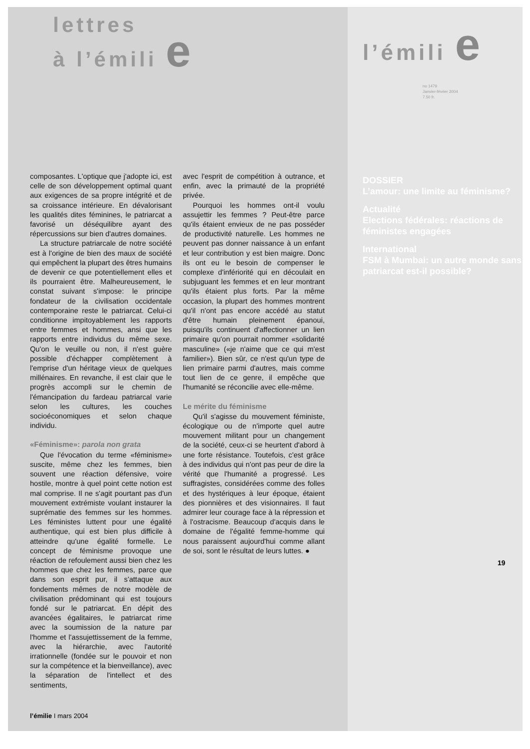lettres
à l’émili e
composantes. L'optique que j'adopte ici, est celle de son développement optimal quant aux exigences de sa propre intégrité et de sa croissance intérieure. En dévalorisant les qualités dites féminines, le patriarcat a favorisé un déséquilibre ayant des répercussions sur bien d'autres domaines.
La structure patriarcale de notre société est à l'origine de bien des maux de société qui empêchent la plupart des êtres humains de devenir ce que potentiellement elles et ils pourraient être. Malheureusement, le constat suivant s'impose: le principe fondateur de la civilisation occidentale contemporaine reste le patriarcat. Celui-ci conditionne impitoyablement les rapports entre femmes et hommes, ansi que les rapports entre individus du même sexe. Qu'on le veuille ou non, il n'est guère possible d'échapper complètement à l'emprise d'un héritage vieux de quelques millénaires. En revanche, il est clair que le progrès accompli sur le chemin de l'émancipation du fardeau patriarcal varie selon les cultures, les couches socioéconomiques et selon chaque individu.
«Féminisme»: parola non grata
Que l'évocation du terme «féminisme» suscite, même chez les femmes, bien souvent une réaction défensive, voire hostile, montre à quel point cette notion est mal comprise. Il ne s'agit pourtant pas d'un mouvement extrémiste voulant instaurer la suprématie des femmes sur les hommes. Les féministes luttent pour une égalité authentique, qui est bien plus difficile à atteindre qu'une égalité formelle. Le concept de féminisme provoque une réaction de refoulement aussi bien chez les hommes que chez les femmes, parce que dans son esprit pur, il s'attaque aux fondements mêmes de notre modèle de civilisation prédominant qui est toujours fondé sur le patriarcat. En dépit des avancées égalitaires, le patriarcat rime avec la soumission de la nature par l'homme et l'assujettissement de la femme, avec la hiérarchie, avec l'autorité irrationnelle (fondée sur le pouvoir et non sur la compétence et la bienveillance), avec la séparation de l'intellect et des sentiments,
avec l'esprit de compétition à outrance, et enfin, avec la primauté de la propriété privée.
Pourquoi les hommes ont-il voulu assujettir les femmes ? Peut-être parce qu'ils étaient envieux de ne pas posséder de productivité naturelle. Les hommes ne peuvent pas donner naissance à un enfant et leur contribution y est bien maigre. Donc ils ont eu le besoin de compenser le complexe d'infériorité qui en découlait en subjuguant les femmes et en leur montrant qu'ils étaient plus forts. Par la même occasion, la plupart des hommes montrent qu'il n'ont pas encore accédé au statut d'être humain pleinement épanoui, puisqu'ils continuent d'affectionner un lien primaire qu'on pourrait nommer «solidarité masculine» («je n'aime que ce qui m'est familier»). Bien sûr, ce n'est qu'un type de lien primaire parmi d'autres, mais comme tout lien de ce genre, il empêche que l'humanité se réconcilie avec elle-même.
Le mérite du féminisme
Qu'il s'agisse du mouvement féministe, écologique ou de n'importe quel autre mouvement militant pour un changement de la société, ceux-ci se heurtent d'abord à une forte résistance. Toutefois, c'est grâce à des individus qui n'ont pas peur de dire la vérité que l'humanité a progressé. Les suffragistes, considérées comme des folles et des hystériques à leur époque, étaient des pionnières et des visionnaires. Il faut admirer leur courage face à la répression et à l'ostracisme. Beaucoup d'acquis dans le domaine de l'égalité femme-homme qui nous paraissent aujourd'hui comme allant de soi, sont le résultat de leurs luttes. ●
l’émilie I mars 2004
l’émili e
no 1479
Janvier-février 2004
7.50 fr.
DOSSIER
L’amour: une limite au féminisme?
Actualité
Elections fédérales: réactions de féministes engagées
International
FSM à Mumbai: un autre monde sans patriarcat est-il possible?
19